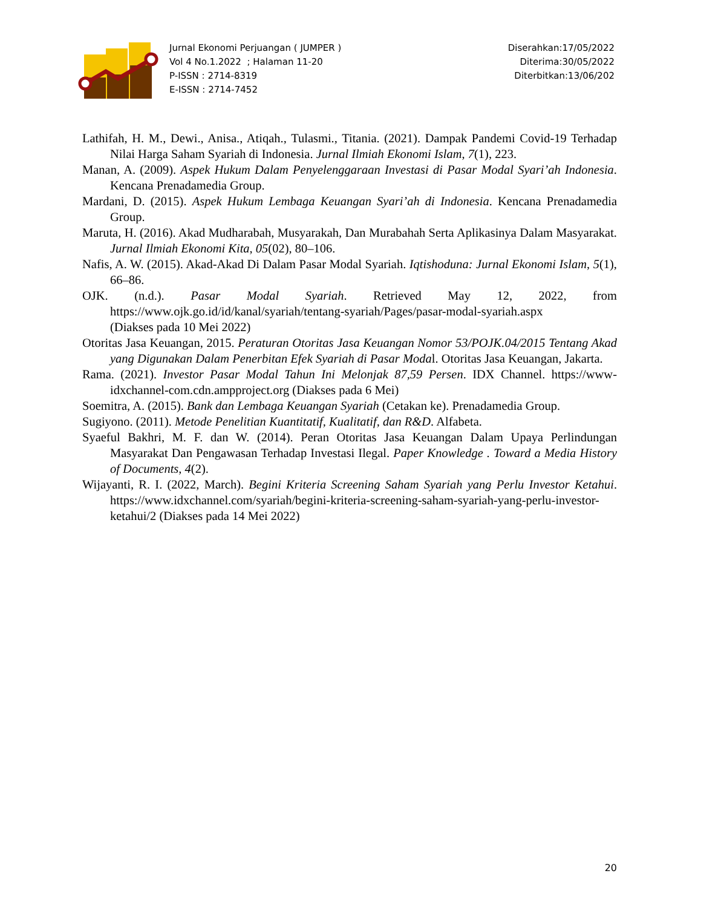Jurnal Ekonomi Perjuangan ( JUMPER )
Vol 4 No.1.2022 ; Halaman 11-20
P-ISSN : 2714-8319
E-ISSN : 2714-7452
Diserahkan:17/05/2022
Diterima:30/05/2022
Diterbitkan:13/06/202
Lathifah, H. M., Dewi., Anisa., Atiqah., Tulasmi., Titania. (2021). Dampak Pandemi Covid-19 Terhadap Nilai Harga Saham Syariah di Indonesia. Jurnal Ilmiah Ekonomi Islam, 7(1), 223.
Manan, A. (2009). Aspek Hukum Dalam Penyelenggaraan Investasi di Pasar Modal Syari’ah Indonesia. Kencana Prenadamedia Group.
Mardani, D. (2015). Aspek Hukum Lembaga Keuangan Syari’ah di Indonesia. Kencana Prenadamedia Group.
Maruta, H. (2016). Akad Mudharabah, Musyarakah, Dan Murabahah Serta Aplikasinya Dalam Masyarakat. Jurnal Ilmiah Ekonomi Kita, 05(02), 80–106.
Nafis, A. W. (2015). Akad-Akad Di Dalam Pasar Modal Syariah. Iqtishoduna: Jurnal Ekonomi Islam, 5(1), 66–86.
OJK. (n.d.). Pasar Modal Syariah. Retrieved May 12, 2022, from https://www.ojk.go.id/id/kanal/syariah/tentang-syariah/Pages/pasar-modal-syariah.aspx
(Diakses pada 10 Mei 2022)
Otoritas Jasa Keuangan, 2015. Peraturan Otoritas Jasa Keuangan Nomor 53/POJK.04/2015 Tentang Akad yang Digunakan Dalam Penerbitan Efek Syariah di Pasar Modal. Otoritas Jasa Keuangan, Jakarta.
Rama. (2021). Investor Pasar Modal Tahun Ini Melonjak 87,59 Persen. IDX Channel. https://www-idxchannel-com.cdn.ampproject.org (Diakses pada 6 Mei)
Soemitra, A. (2015). Bank dan Lembaga Keuangan Syariah (Cetakan ke). Prenadamedia Group.
Sugiyono. (2011). Metode Penelitian Kuantitatif, Kualitatif, dan R&D. Alfabeta.
Syaeful Bakhri, M. F. dan W. (2014). Peran Otoritas Jasa Keuangan Dalam Upaya Perlindungan Masyarakat Dan Pengawasan Terhadap Investasi Ilegal. Paper Knowledge . Toward a Media History of Documents, 4(2).
Wijayanti, R. I. (2022, March). Begini Kriteria Screening Saham Syariah yang Perlu Investor Ketahui. https://www.idxchannel.com/syariah/begini-kriteria-screening-saham-syariah-yang-perlu-investor-ketahui/2 (Diakses pada 14 Mei 2022)
20